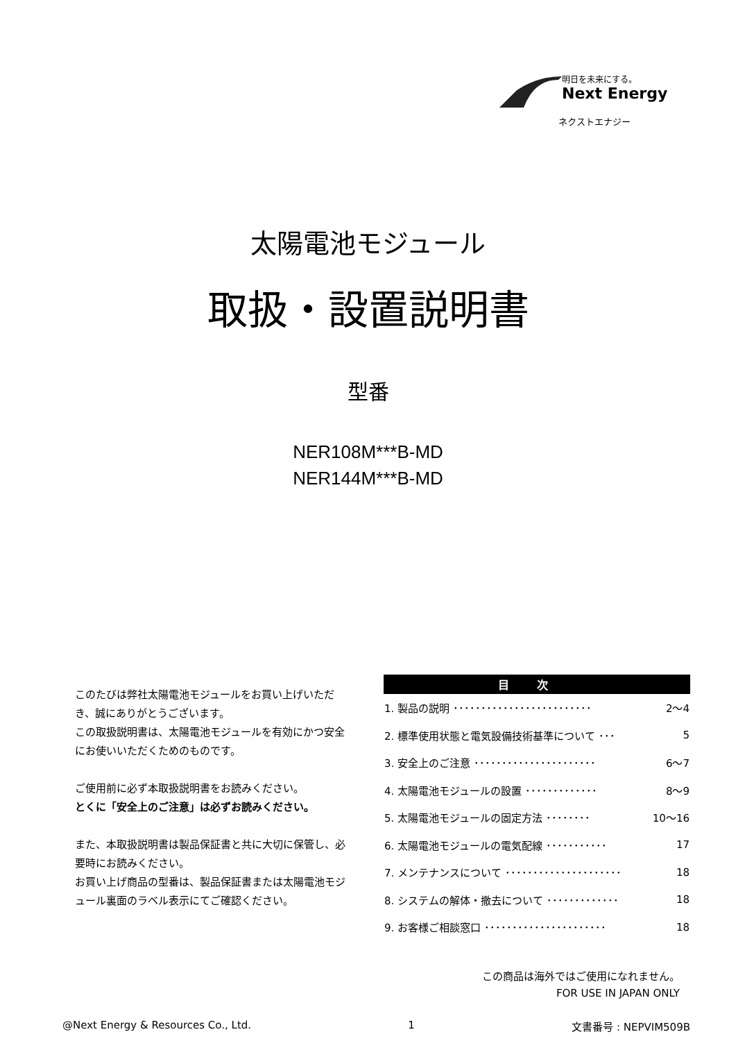明日を未来にする。
Next Energy
ネクストエナジー
太陽電池モジュール
取扱・設置説明書
型番
NER108M***B-MD
NER144M***B-MD
このたびは弊社太陽電池モジュールをお買い上げいただき、誠にありがとうございます。
この取扱説明書は、太陽電池モジュールを有効にかつ安全にお使いいただくためのものです。
ご使用前に必ず本取扱説明書をお読みください。
とくに「安全上のご注意」は必ずお読みください。
また、本取扱説明書は製品保証書と共に大切に保管し、必要時にお読みください。
お買い上げ商品の型番は、製品保証書または太陽電池モジュール裏面のラベル表示にてご確認ください。
| 目次 | |
| --- | --- |
| 1. 製品の説明 ･････････････････････････ | 2～4 |
| 2. 標準使用状態と電気設備技術基準について ･･･ | 5 |
| 3. 安全上のご注意 ･･････････････････････ | 6～7 |
| 4. 太陽電池モジュールの設置 ･････････････ | 8～9 |
| 5. 太陽電池モジュールの固定方法 ････････ | 10～16 |
| 6. 太陽電池モジュールの電気配線 ･･･････････ | 17 |
| 7. メンテナンスについて ･････････････････････ | 18 |
| 8. システムの解体・撤去について ･････････････ | 18 |
| 9. お客様ご相談窓口 ･･････････････････････ | 18 |
この商品は海外ではご使用になれません。
FOR USE IN JAPAN ONLY
@Next Energy & Resources Co., Ltd. 1 文書番号 : NEPVIM509B